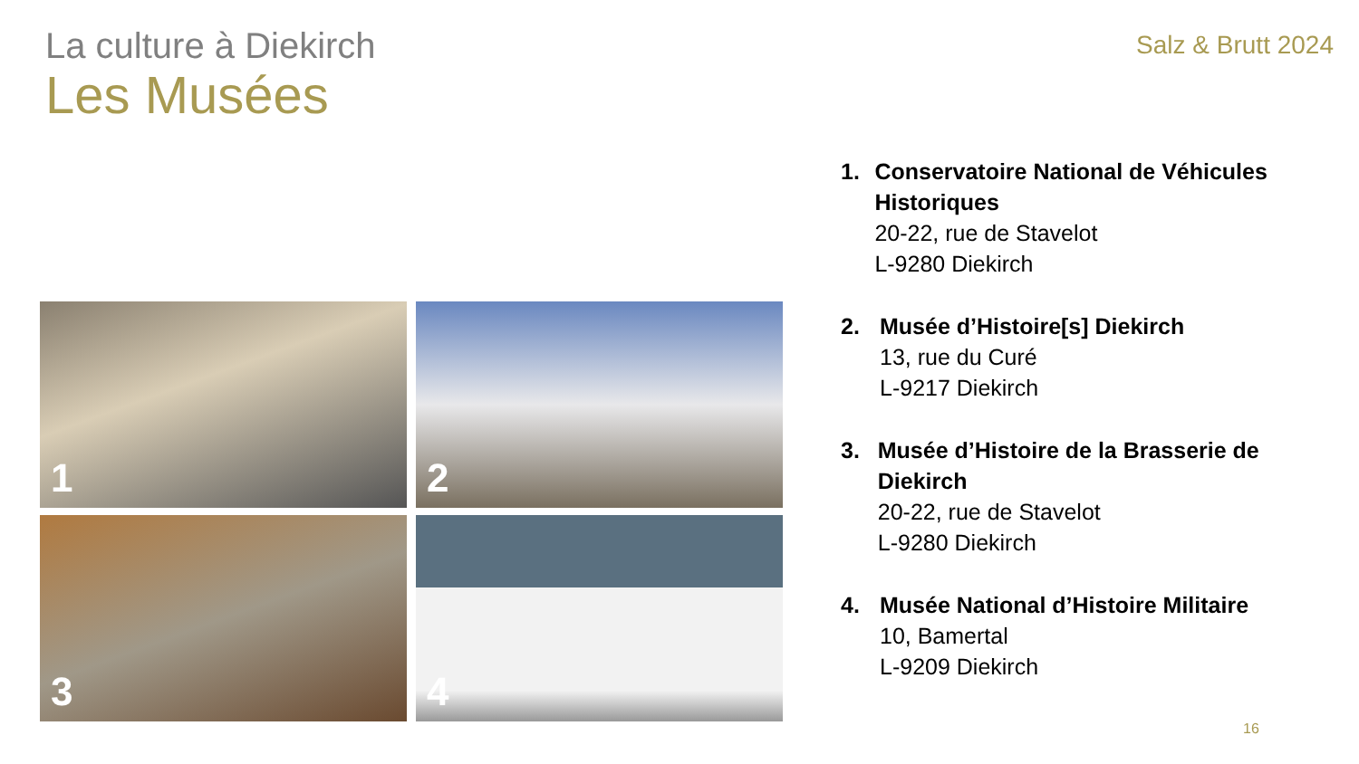La culture à Diekirch
Salz & Brutt 2024
Les Musées
1
2
3
4
1. Conservatoire National de Véhicules Historiques
20-22, rue de Stavelot
L-9280 Diekirch
2. Musée d’Histoire[s] Diekirch
13, rue du Curé
L-9217 Diekirch
3. Musée d’Histoire de la Brasserie de Diekirch
20-22, rue de Stavelot
L-9280 Diekirch
4. Musée National d’Histoire Militaire
10, Bamertal
L-9209 Diekirch
16